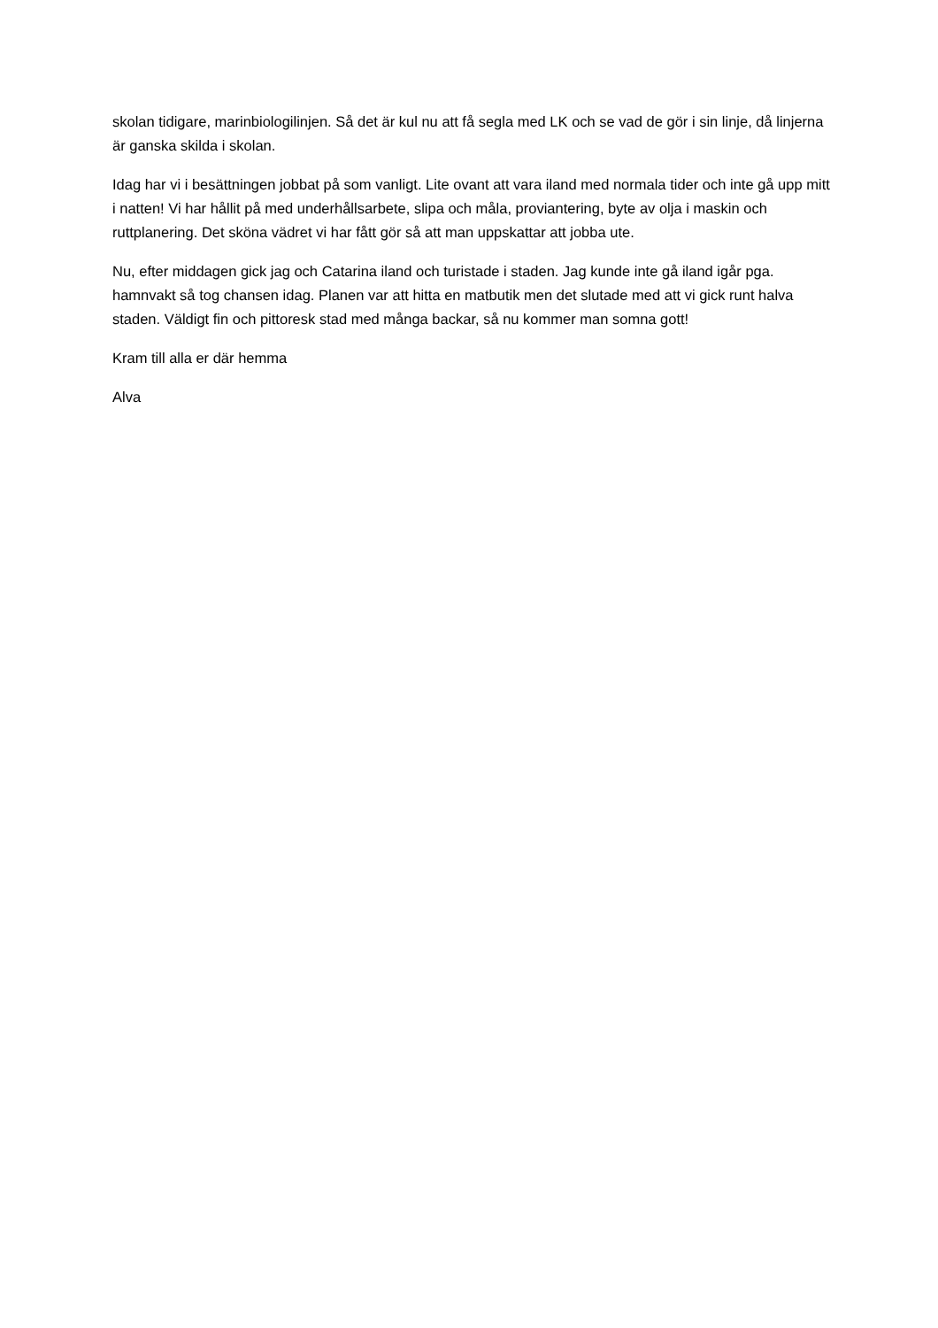skolan tidigare, marinbiologilinjen. Så det är kul nu att få segla med LK och se vad de gör i sin linje, då linjerna är ganska skilda i skolan.
Idag har vi i besättningen jobbat på som vanligt. Lite ovant att vara iland med normala tider och inte gå upp mitt i natten! Vi har hållit på med underhållsarbete, slipa och måla, proviantering, byte av olja i maskin och ruttplanering. Det sköna vädret vi har fått gör så att man uppskattar att jobba ute.
Nu, efter middagen gick jag och Catarina iland och turistade i staden. Jag kunde inte gå iland igår pga. hamnvakt så tog chansen idag. Planen var att hitta en matbutik men det slutade med att vi gick runt halva staden. Väldigt fin och pittoresk stad med många backar, så nu kommer man somna gott!
Kram till alla er där hemma
Alva